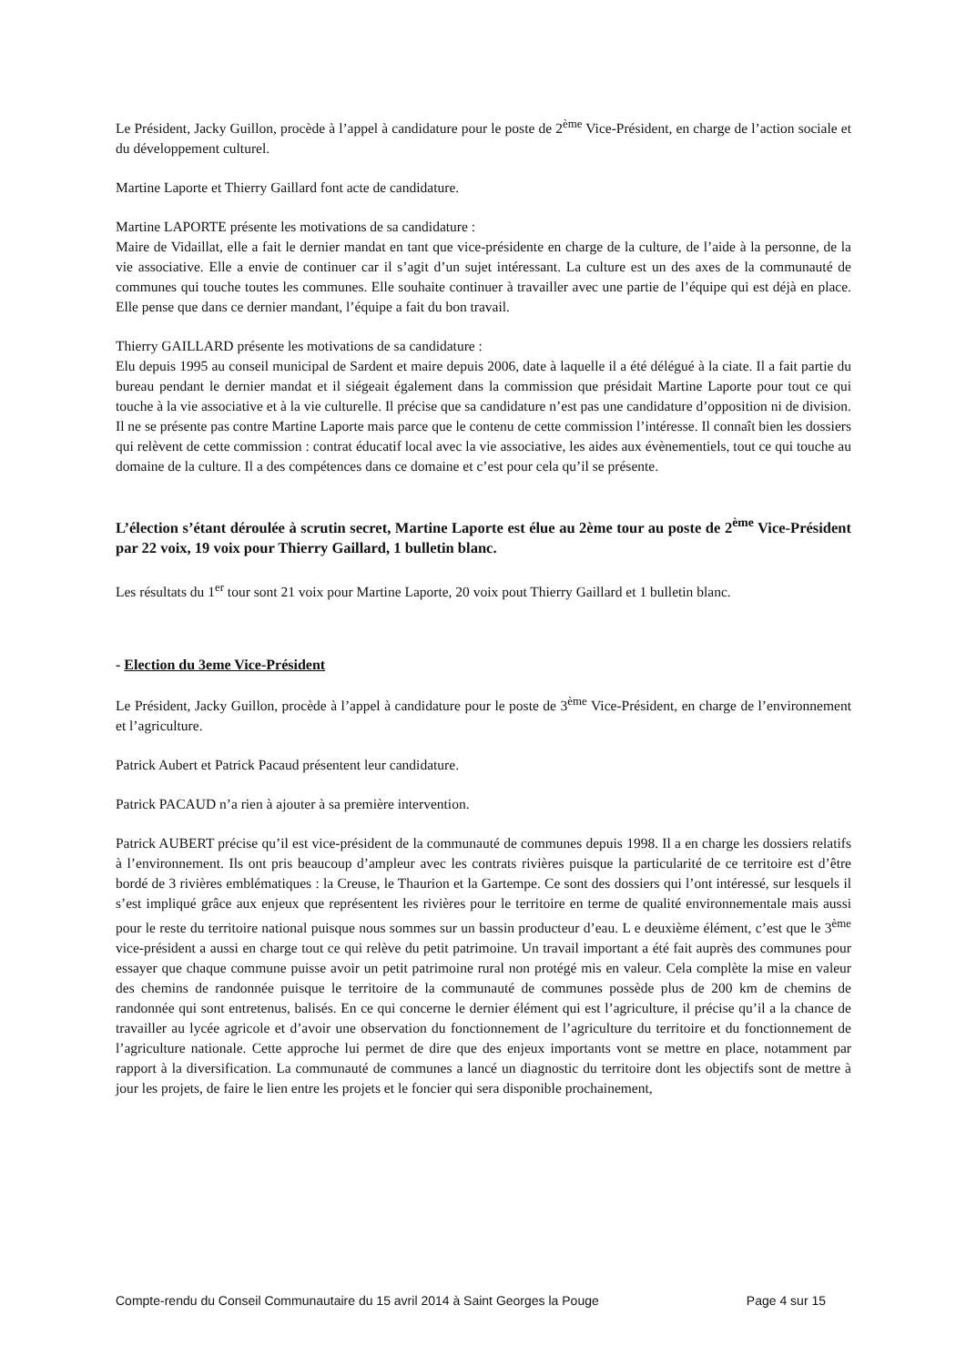Le Président, Jacky Guillon, procède à l’appel à candidature pour le poste de 2<sup>ème</sup> Vice-Président, en charge de l’action sociale et du développement culturel.
Martine Laporte et Thierry Gaillard font acte de candidature.
Martine LAPORTE présente les motivations de sa candidature :
Maire de Vidaillat, elle a fait le dernier mandat en tant que vice-présidente en charge de la culture, de l’aide à la personne, de la vie associative. Elle a envie de continuer car il s’agit d’un sujet intéressant. La culture est un des axes de la communauté de communes qui touche toutes les communes. Elle souhaite continuer à travailler avec une partie de l’équipe qui est déjà en place. Elle pense que dans ce dernier mandant, l’équipe a fait du bon travail.
Thierry GAILLARD présente les motivations de sa candidature :
Elu depuis 1995 au conseil municipal de Sardent et maire depuis 2006, date à laquelle il a été délégué à la ciate. Il a fait partie du bureau pendant le dernier mandat et il siégeait également dans la commission que présidait Martine Laporte pour tout ce qui touche à la vie associative et à la vie culturelle. Il précise que sa candidature n’est pas une candidature d’opposition ni de division. Il ne se présente pas contre Martine Laporte mais parce que le contenu de cette commission l’intéresse. Il connaît bien les dossiers qui relèvent de cette commission : contrat éducatif local avec la vie associative, les aides aux évènementiels, tout ce qui touche au domaine de la culture. Il a des compétences dans ce domaine et c’est pour cela qu’il se présente.
L’élection s’étant déroulée à scrutin secret, Martine Laporte est élue au 2ème tour au poste de 2<sup>ème</sup> Vice-Président par 22 voix, 19 voix pour Thierry Gaillard, 1 bulletin blanc.
Les résultats du 1<sup>er</sup> tour sont 21 voix pour Martine Laporte, 20 voix pout Thierry Gaillard et 1 bulletin blanc.
- Election du 3eme Vice-Président
Le Président, Jacky Guillon, procède à l’appel à candidature pour le poste de 3<sup>ème</sup> Vice-Président, en charge de l’environnement et l’agriculture.
Patrick Aubert et Patrick Pacaud présentent leur candidature.
Patrick PACAUD n’a rien à ajouter à sa première intervention.
Patrick AUBERT précise qu’il est vice-président de la communauté de communes depuis 1998. Il a en charge les dossiers relatifs à l’environnement. Ils ont pris beaucoup d’ampleur avec les contrats rivières puisque la particularité de ce territoire est d’être bordé de 3 rivières emblématiques : la Creuse, le Thaurion et la Gartempe. Ce sont des dossiers qui l’ont intéressé, sur lesquels il s’est impliqué grâce aux enjeux que représentent les rivières pour le territoire en terme de qualité environnementale mais aussi pour le reste du territoire national puisque nous sommes sur un bassin producteur d’eau. L e deuxième élément, c’est que le 3<sup>ème</sup> vice-président a aussi en charge tout ce qui relève du petit patrimoine. Un travail important a été fait auprès des communes pour essayer que chaque commune puisse avoir un petit patrimoine rural non protégé mis en valeur. Cela complète la mise en valeur des chemins de randonnée puisque le territoire de la communauté de communes possède plus de 200 km de chemins de randonnée qui sont entretenus, balisés. En ce qui concerne le dernier élément qui est l’agriculture, il précise qu’il a la chance de travailler au lycée agricole et d’avoir une observation du fonctionnement de l’agriculture du territoire et du fonctionnement de l’agriculture nationale. Cette approche lui permet de dire que des enjeux importants vont se mettre en place, notamment par rapport à la diversification. La communauté de communes a lancé un diagnostic du territoire dont les objectifs sont de mettre à jour les projets, de faire le lien entre les projets et le foncier qui sera disponible prochainement,
Compte-rendu du Conseil Communautaire du 15 avril 2014 à Saint Georges la Pouge Page 4 sur 15